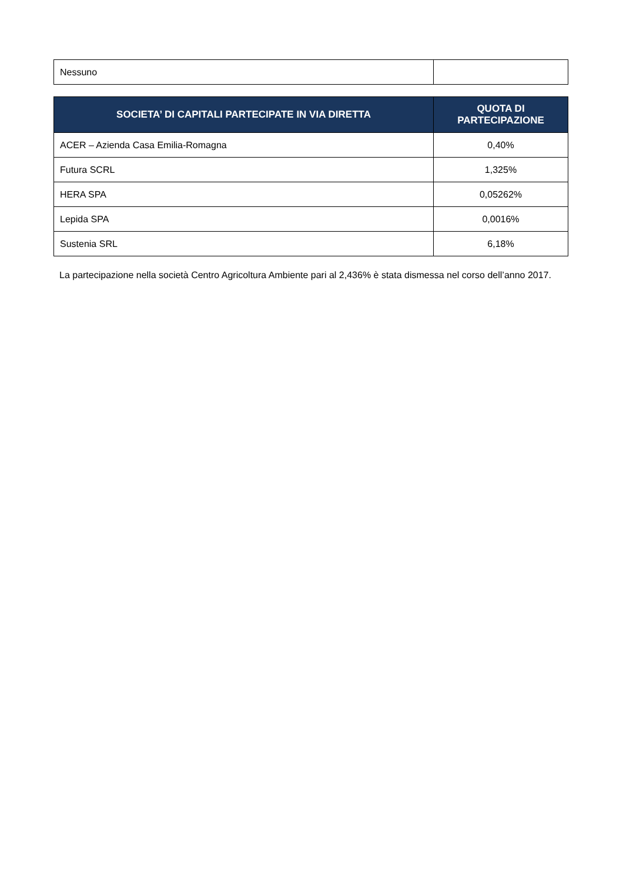| Nessuno | |
| SOCIETA’ DI CAPITALI PARTECIPATE IN VIA DIRETTA | QUOTA DI PARTECIPAZIONE |
| --- | --- |
| ACER – Azienda Casa Emilia-Romagna | 0,40% |
| Futura SCRL | 1,325% |
| HERA SPA | 0,05262% |
| Lepida SPA | 0,0016% |
| Sustenia SRL | 6,18% |
La partecipazione nella società Centro Agricoltura Ambiente pari al 2,436% è stata dismessa nel corso dell’anno 2017.